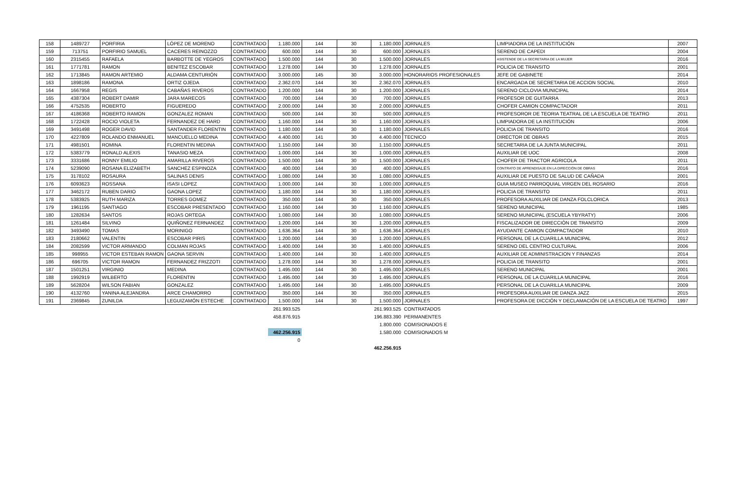| 158 | 1489727 | PORFIRIA | LÓPEZ DE MORENO | CONTRATADO | 1.180.000 | 144 | 30 | 1.180.000 | JORNALES | LIMPIADORA DE LA INSTITUCIÓN | 2007 |
| 159 | 713751 | PORFIRIO SAMUEL | CACERES REINOZZO | CONTRATADO | 600.000 | 144 | 30 | 600.000 | JORNALES | SERENO DE CAPEDI | 2004 |
| 160 | 2315455 | RAFAELA | BARBOTTE DE YEGROS | CONTRATADO | 1.500.000 | 144 | 30 | 1.500.000 | JORNALES | ASISTENDE DE LA SECRETARIA DE LA MUJER | 2016 |
| 161 | 1771781 | RAMON | BENITEZ ESCOBAR | CONTRATADO | 1.278.000 | 144 | 30 | 1.278.000 | JORNALES | POLICIA DE TRANSITO | 2001 |
| 162 | 1713845 | RAMON ARTEMIO | ALDAMA CENTURIÓN | CONTRATADO | 3.000.000 | 145 | 30 | 3.000.000 | HONORARIOS PROFESIONALES | JEFE DE GABINETE | 2014 |
| 163 | 1898186 | RAMONA | ORTIZ OJEDA | CONTRATADO | 2.362.070 | 144 | 30 | 2.362.070 | JORNALES | ENCARGADA DE SECRETARIA DE ACCION SOCIAL | 2010 |
| 164 | 1667958 | REGIS | CABAÑAS RIVEROS | CONTRATADO | 1.200.000 | 144 | 30 | 1.200.000 | JORNALES | SERENO CICLOVIA MUNICIPAL | 2014 |
| 165 | 4387304 | ROBERT DAMIR | JARA MARECOS | CONTRATADO | 700.000 | 144 | 30 | 700.000 | JORNALES | PROFESOR DE GUITARRA | 2013 |
| 166 | 4752535 | ROBERTO | FIGUEREDO | CONTRATADO | 2.000.000 | 144 | 30 | 2.000.000 | JORNALES | CHOFER CAMION COMPACTADOR | 2011 |
| 167 | 4186368 | ROBERTO RAMON | GONZALEZ ROMAN | CONTRATADO | 500.000 | 144 | 30 | 500.000 | JORNALES | PROFESOROR DE TEORIA TEATRAL DE LA ESCUELA DE TEATRO | 2011 |
| 168 | 1722428 | ROCIO VIOLETA | FERNANDEZ DE HARD | CONTRATADO | 1.160.000 | 144 | 30 | 1.160.000 | JORNALES | LIMPIADORA DE LA INSTITUCIÓN | 2006 |
| 169 | 3491498 | ROGER DAVID | SANTANDER FLORENTIN | CONTRATADO | 1.180.000 | 144 | 30 | 1.180.000 | JORNALES | POLICIA DE TRANSITO | 2016 |
| 170 | 4227809 | ROLANDO ENMANUEL | MANCUELLO MEDINA | CONTRATADO | 4.400.000 | 141 | 30 | 4.400.000 | TECNICO | DIRECTOR DE OBRAS | 2015 |
| 171 | 4981501 | ROMINA | FLORENTIN MEDINA | CONTRATADO | 1.150.000 | 144 | 30 | 1.150.000 | JORNALES | SECRETARIA DE LA JUNTA MUNICIPAL | 2011 |
| 172 | 5383779 | RONALD ALEXIS | TANASIO MEZA | CONTRATADO | 1.000.000 | 144 | 30 | 1.000.000 | JORNALES | AUXILIAR DE UOC | 2008 |
| 173 | 3331686 | RONNY EMILIO | AMARILLA RIVEROS | CONTRATADO | 1.500.000 | 144 | 30 | 1.500.000 | JORNALES | CHOFER DE TRACTOR AGRICOLA | 2011 |
| 174 | 5239090 | ROSANA ELIZABETH | SANCHEZ ESPINOZA | CONTRATADO | 400.000 | 144 | 30 | 400.000 | JORNALES | CONTRATO DE APRENDISAJE EN LA DIRECCIÓN DE OBRAS | 2016 |
| 175 | 3178102 | ROSAURA | SALINAS DENIS | CONTRATADO | 1.080.000 | 144 | 30 | 1.080.000 | JORNALES | AUXILIAR DE PUESTO DE SALUD DE CAÑADA | 2001 |
| 176 | 6093623 | ROSSANA | ISASI LOPEZ | CONTRATADO | 1.000.000 | 144 | 30 | 1.000.000 | JORNALES | GUIA MUSEO PARROQUIAL VIRGEN DEL ROSARIO | 2016 |
| 177 | 3462172 | RUBEN DARIO | GAONA LOPEZ | CONTRATADO | 1.180.000 | 144 | 30 | 1.180.000 | JORNALES | POLICIA DE TRANSITO | 2011 |
| 178 | 5383925 | RUTH MARIZA | TORRES GOMEZ | CONTRATADO | 350.000 | 144 | 30 | 350.000 | JORNALES | PROFESORA AUXILIAR DE DANZA FOLCLORICA | 2013 |
| 179 | 1961195 | SANTIAGO | ESCOBAR PRESENTADO | CONTRATADO | 1.160.000 | 144 | 30 | 1.160.000 | JORNALES | SERENO MUNICIPAL | 1985 |
| 180 | 1282634 | SANTOS | ROJAS ORTEGA | CONTRATADO | 1.080.000 | 144 | 30 | 1.080.000 | JORNALES | SERENO MUNICIPAL (ESCUELA YBYRATY) | 2006 |
| 181 | 1261484 | SILVINO | QUIÑONEZ FERNANDEZ | CONTRATADO | 1.200.000 | 144 | 30 | 1.200.000 | JORNALES | FISCALIZADOR DE DIRECCIÒN DE TRANSITO | 2009 |
| 182 | 3493490 | TOMAS | MORINIGO | CONTRATADO | 1.636.364 | 144 | 30 | 1.636.364 | JORNALES | AYUDANTE CAMION COMPACTADOR | 2010 |
| 183 | 2180662 | VALENTIN | ESCOBAR PIRIS | CONTRATADO | 1.200.000 | 144 | 30 | 1.200.000 | JORNALES | PERSONAL DE LA CUARILLA MUNICIPAL | 2012 |
| 184 | 2082599 | VICTOR ARMANDO | COLMAN ROJAS | CONTRATADO | 1.400.000 | 144 | 30 | 1.400.000 | JORNALES | SERENO DEL CENTRO CULTURAL | 2006 |
| 185 | 998955 | VICTOR ESTEBAN RAMON | GAONA SERVIN | CONTRATADO | 1.400.000 | 144 | 30 | 1.400.000 | JORNALES | AUXILIAR DE ADMINISTRACION Y FINANZAS | 2014 |
| 186 | 696705 | VICTOR RAMON | FERNANDEZ FRIZZOTI | CONTRATADO | 1.278.000 | 144 | 30 | 1.278.000 | JORNALES | POLICIA DE TRANSITO | 2001 |
| 187 | 1501251 | VIRGINIO | MEDINA | CONTRATADO | 1.495.000 | 144 | 30 | 1.495.000 | JORNALES | SERENO MUNICIPAL | 2001 |
| 188 | 1992919 | WILBERTO | FLORENTIN | CONTRATADO | 1.495.000 | 144 | 30 | 1.495.000 | JORNALES | PERSONAL DE LA CUARILLA MUNICIPAL | 2016 |
| 189 | 5628204 | WILSON FABIAN | GONZALEZ | CONTRATADO | 1.495.000 | 144 | 30 | 1.495.000 | JORNALES | PERSONAL DE LA CUARILLA MUNICIPAL | 2009 |
| 190 | 4132760 | YANINA ALEJANDRA | ARCE CHAMORRO | CONTRATADO | 350.000 | 144 | 30 | 350.000 | JORNALES | PROFESORA AUXILIAR DE DANZA JAZZ | 2015 |
| 191 | 2369845 | ZUNILDA | LEGUIZAMÓN ESTECHE | CONTRATADO | 1.500.000 | 144 | 30 | 1.500.000 | JORNALES | PROFESORA DE DICCIÓN Y DECLAMACIÓN DE LA ESCUELA DE TEATRO | 1997 |
| | | | | | 261.993.525 | | | 261.993.525 | CONTRATADOS | | |
| | | | | | 458.876.915 | | | 196.883.390 | PERMANENTES | | |
| | | | | | | | | 1.800.000 | COMISIONADOS E | | |
| | | | | | 462.256.915 | | | 1.580.000 | COMISIONADOS M | | |
| | | | | | 0 | | | | | | |
| | | | | | | | | 462.256.915 | | | |